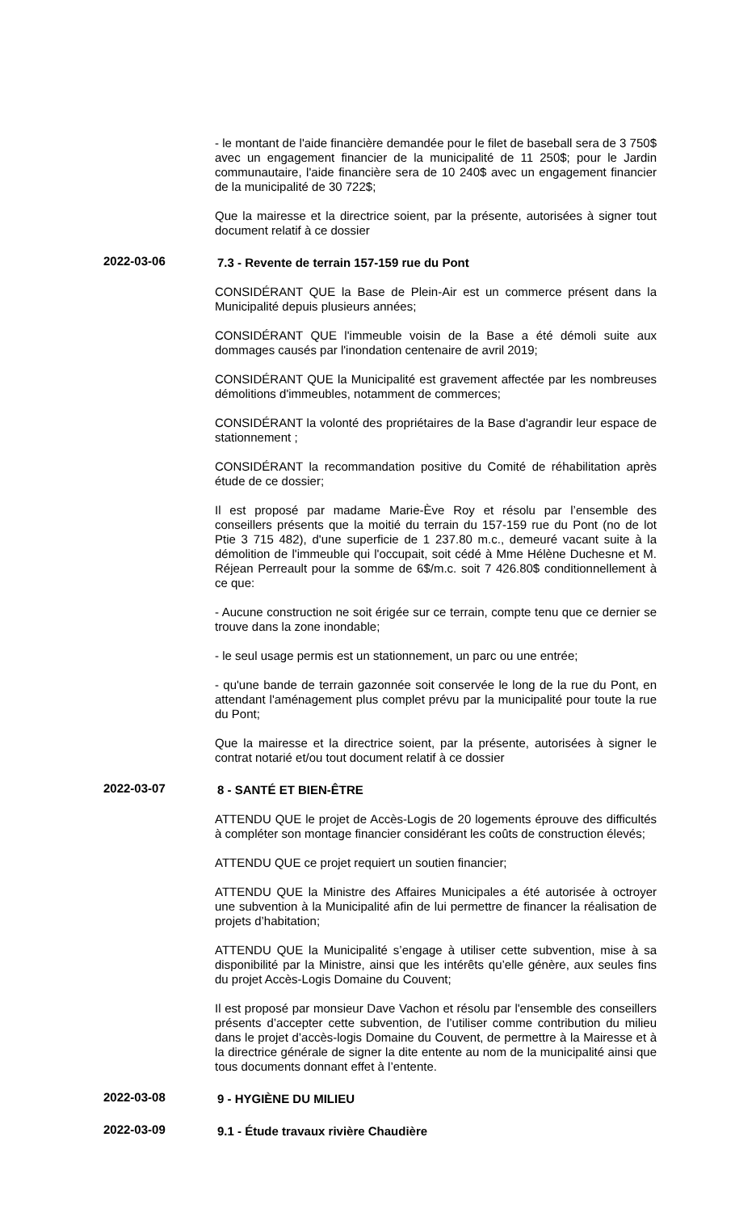- le montant de l'aide financière demandée pour le filet de baseball sera de 3 750$ avec un engagement financier de la municipalité de 11 250$; pour le Jardin communautaire, l'aide financière sera de 10 240$ avec un engagement financier de la municipalité de 30 722$;
Que la mairesse et la directrice soient, par la présente, autorisées à signer tout document relatif à ce dossier
2022-03-06 7.3 - Revente de terrain 157-159 rue du Pont
CONSIDÉRANT QUE la Base de Plein-Air est un commerce présent dans la Municipalité depuis plusieurs années;
CONSIDÉRANT QUE l'immeuble voisin de la Base a été démoli suite aux dommages causés par l'inondation centenaire de avril 2019;
CONSIDÉRANT QUE la Municipalité est gravement affectée par les nombreuses démolitions d'immeubles, notamment de commerces;
CONSIDÉRANT la volonté des propriétaires de la Base d'agrandir leur espace de stationnement ;
CONSIDÉRANT la recommandation positive du Comité de réhabilitation après étude de ce dossier;
Il est proposé par madame Marie-Ève Roy et résolu par l’ensemble des conseillers présents que la moitié du terrain du 157-159 rue du Pont (no de lot Ptie 3 715 482), d'une superficie de 1 237.80 m.c., demeuré vacant suite à la démolition de l'immeuble qui l'occupait, soit cédé à Mme Hélène Duchesne et M. Réjean Perreault pour la somme de 6$/m.c. soit 7 426.80$ conditionnellement à ce que:
- Aucune construction ne soit érigée sur ce terrain, compte tenu que ce dernier se trouve dans la zone inondable;
- le seul usage permis est un stationnement, un parc ou une entrée;
- qu'une bande de terrain gazonnée soit conservée le long de la rue du Pont, en attendant l'aménagement plus complet prévu par la municipalité pour toute la rue du Pont;
Que la mairesse et la directrice soient, par la présente, autorisées à signer le contrat notarié et/ou tout document relatif à ce dossier
2022-03-07 8 - SANTÉ ET BIEN-ÊTRE
ATTENDU QUE le projet de Accès-Logis de 20 logements éprouve des difficultés à compléter son montage financier considérant les coûts de construction élevés;
ATTENDU QUE ce projet requiert un soutien financier;
ATTENDU QUE la Ministre des Affaires Municipales a été autorisée à octroyer une subvention à la Municipalité afin de lui permettre de financer la réalisation de projets d’habitation;
ATTENDU QUE la Municipalité s’engage à utiliser cette subvention, mise à sa disponibilité par la Ministre, ainsi que les intérêts qu’elle génère, aux seules fins du projet Accès-Logis Domaine du Couvent;
Il est proposé par monsieur Dave Vachon et résolu par l'ensemble des conseillers présents d’accepter cette subvention, de l’utiliser comme contribution du milieu dans le projet d’accès-logis Domaine du Couvent, de permettre à la Mairesse et à la directrice générale de signer la dite entente au nom de la municipalité ainsi que tous documents donnant effet à l’entente.
2022-03-08 9 - HYGIÈNE DU MILIEU
2022-03-09 9.1 - Étude travaux rivière Chaudière